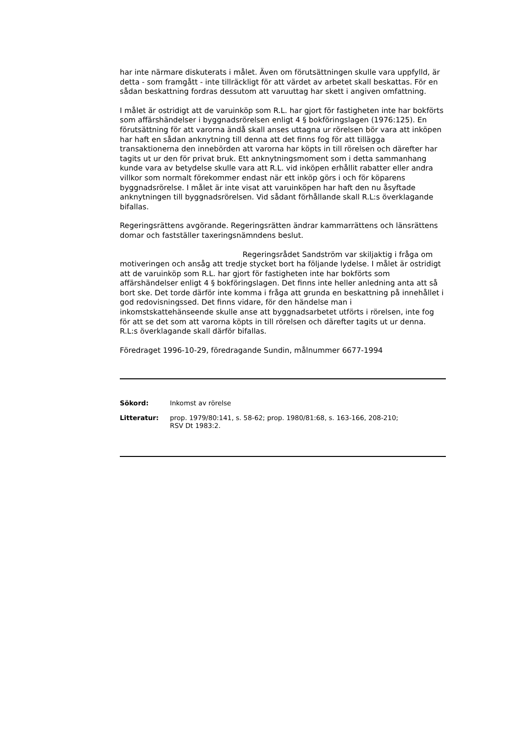har inte närmare diskuterats i målet. Även om förutsättningen skulle vara uppfylld, är detta - som framgått - inte tillräckligt för att värdet av arbetet skall beskattas. För en sådan beskattning fordras dessutom att varuuttag har skett i angiven omfattning.
I målet är ostridigt att de varuinköp som R.L. har gjort för fastigheten inte har bokförts som affärshändelser i byggnadsrörelsen enligt 4 § bokföringslagen (1976:125). En förutsättning för att varorna ändå skall anses uttagna ur rörelsen bör vara att inköpen har haft en sådan anknytning till denna att det finns fog för att tillägga transaktionerna den innebörden att varorna har köpts in till rörelsen och därefter har tagits ut ur den för privat bruk. Ett anknytningsmoment som i detta sammanhang kunde vara av betydelse skulle vara att R.L. vid inköpen erhållit rabatter eller andra villkor som normalt förekommer endast när ett inköp görs i och för köparens byggnadsrörelse. I målet är inte visat att varuinköpen har haft den nu åsyftade anknytningen till byggnadsrörelsen. Vid sådant förhållande skall R.L:s överklagande bifallas.
Regeringsrättens avgörande. Regeringsrätten ändrar kammarrättens och länsrättens domar och fastställer taxeringsnämndens beslut.
Regeringsrådet Sandström var skiljaktig i fråga om motiveringen och ansåg att tredje stycket bort ha följande lydelse. I målet är ostridigt att de varuinköp som R.L. har gjort för fastigheten inte har bokförts som affärshändelser enligt 4 § bokföringslagen. Det finns inte heller anledning anta att så bort ske. Det torde därför inte komma i fråga att grunda en beskattning på innehållet i god redovisningssed. Det finns vidare, för den händelse man i inkomstskattehänseende skulle anse att byggnadsarbetet utförts i rörelsen, inte fog för att se det som att varorna köpts in till rörelsen och därefter tagits ut ur denna. R.L:s överklagande skall därför bifallas.
Föredraget 1996-10-29, föredragande Sundin, målnummer 6677-1994
Sökord: Inkomst av rörelse
Litteratur: prop. 1979/80:141, s. 58-62; prop. 1980/81:68, s. 163-166, 208-210;
RSV Dt 1983:2.